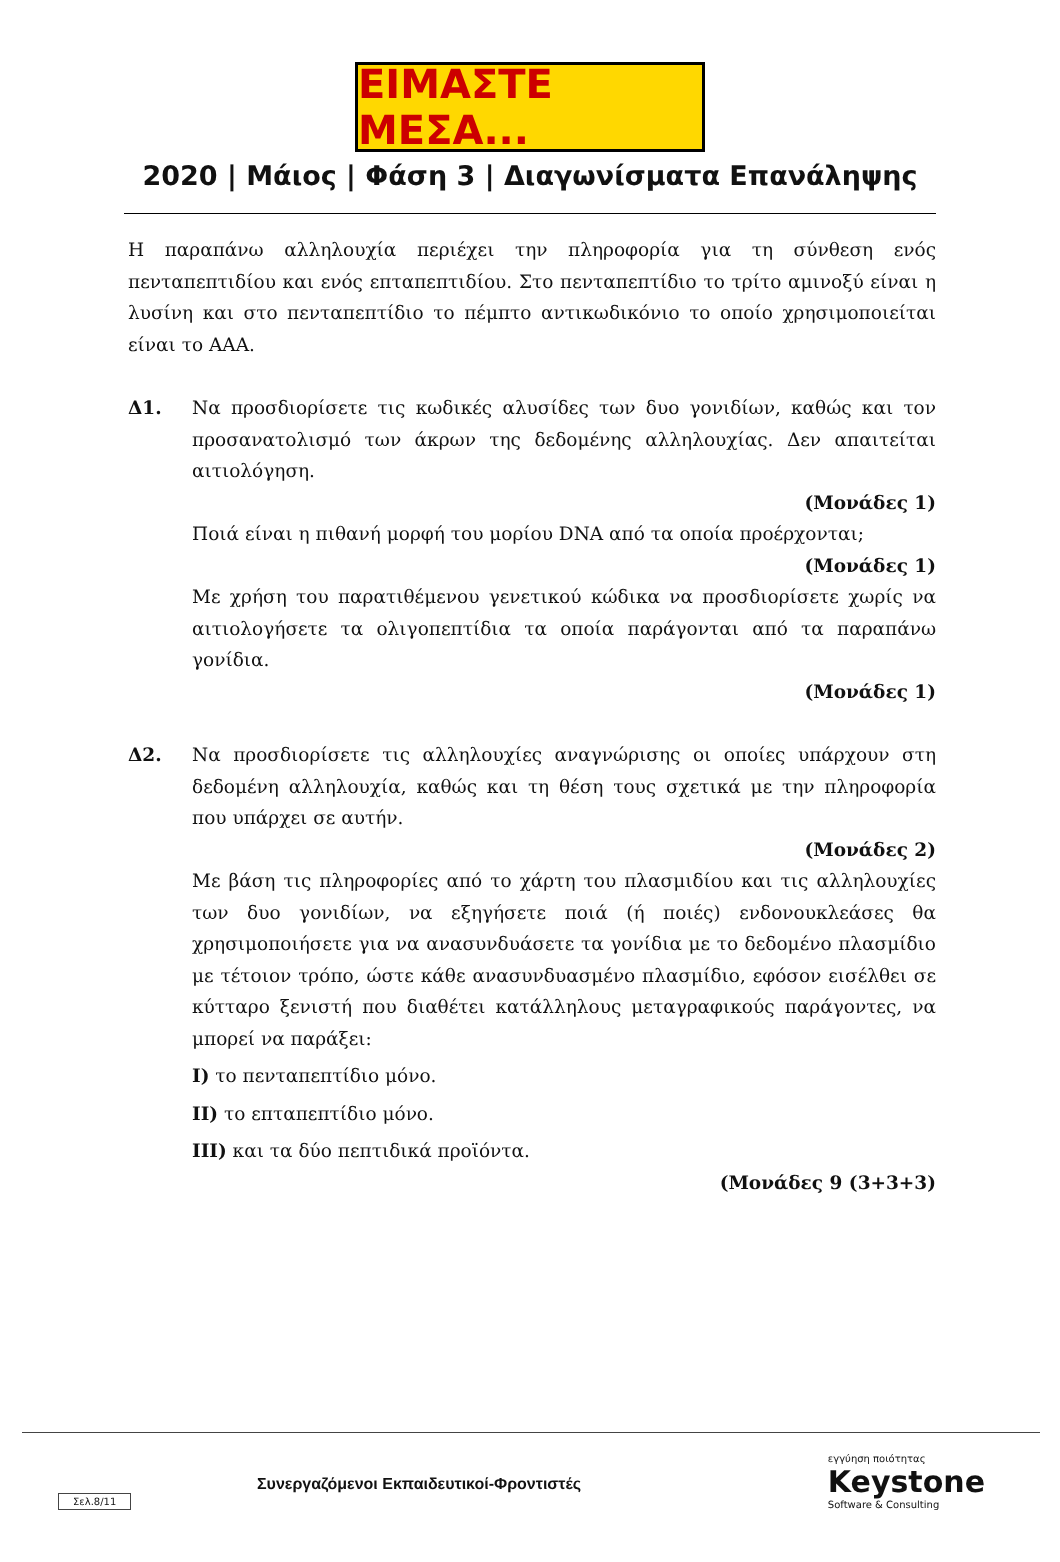ΕΙΜΑΣΤΕ ΜΕΣΑ...
2020 | Μάιος | Φάση 3 | Διαγωνίσματα Επανάληψης
Η παραπάνω αλληλουχία περιέχει την πληροφορία για τη σύνθεση ενός πενταπεπτιδίου και ενός επταπεπτιδίου. Στο πενταπεπτίδιο το τρίτο αμινοξύ είναι η λυσίνη και στο πενταπεπτίδιο το πέμπτο αντικωδικόνιο το οποίο χρησιμοποιείται είναι το AAA.
Δ1. Να προσδιορίσετε τις κωδικές αλυσίδες των δυο γονιδίων, καθώς και τον προσανατολισμό των άκρων της δεδομένης αλληλουχίας. Δεν απαιτείται αιτιολόγηση.
(Μονάδες 1)
Ποιά είναι η πιθανή μορφή του μορίου DNA από τα οποία προέρχονται;
(Μονάδες 1)
Με χρήση του παρατιθέμενου γενετικού κώδικα να προσδιορίσετε χωρίς να αιτιολογήσετε τα ολιγοπεπτίδια τα οποία παράγονται από τα παραπάνω γονίδια.
(Μονάδες 1)
Δ2. Να προσδιορίσετε τις αλληλουχίες αναγνώρισης οι οποίες υπάρχουν στη δεδομένη αλληλουχία, καθώς και τη θέση τους σχετικά με την πληροφορία που υπάρχει σε αυτήν.
(Μονάδες 2)
Με βάση τις πληροφορίες από το χάρτη του πλασμιδίου και τις αλληλουχίες των δυο γονιδίων, να εξηγήσετε ποιά (ή ποιές) ενδονουκλεάσες θα χρησιμοποιήσετε για να ανασυνδυάσετε τα γονίδια με το δεδομένο πλασμίδιο με τέτοιον τρόπο, ώστε κάθε ανασυνδυασμένο πλασμίδιο, εφόσον εισέλθει σε κύτταρο ξενιστή που διαθέτει κατάλληλους μεταγραφικούς παράγοντες, να μπορεί να παράξει:
I) το πενταπεπτίδιο μόνο.
II) το επταπεπτίδιο μόνο.
III) και τα δύο πεπτιδικά προϊόντα.
(Μονάδες 9 (3+3+3)
Σελ.8/11
Συνεργαζόμενοι Εκπαιδευτικοί-Φροντιστές εγγύηση ποιότητας
Keystone
Software & Consulting